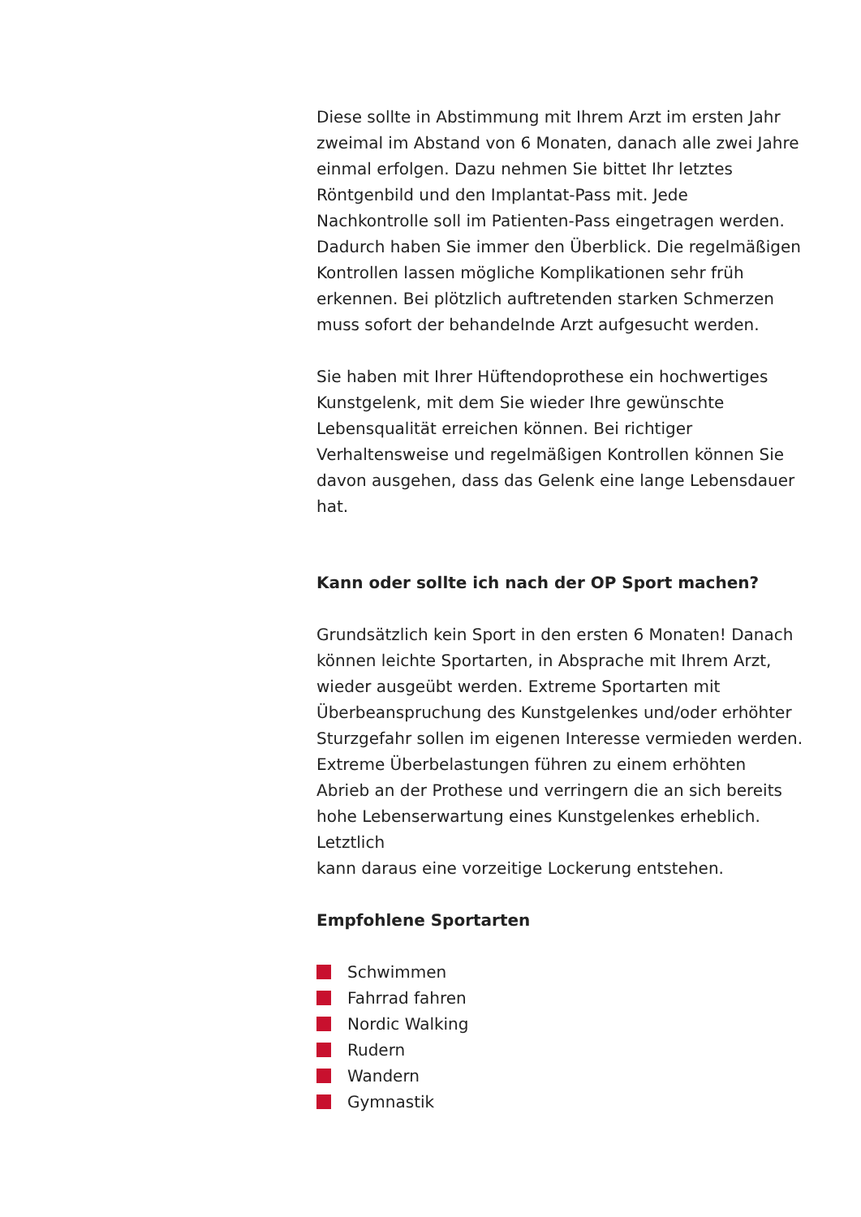Diese sollte in Abstimmung mit Ihrem Arzt im ersten Jahr zweimal im Abstand von 6 Monaten, danach alle zwei Jahre einmal erfolgen. Dazu nehmen Sie bittet Ihr letztes Röntgenbild und den Implantat-Pass mit. Jede Nachkontrolle soll im Patienten-Pass eingetragen werden. Dadurch haben Sie immer den Überblick. Die regelmäßigen Kontrollen lassen mögliche Komplikationen sehr früh erkennen. Bei plötzlich auftretenden starken Schmerzen muss sofort der behandelnde Arzt aufgesucht werden.
Sie haben mit Ihrer Hüftendoprothese ein hochwertiges Kunstgelenk, mit dem Sie wieder Ihre gewünschte Lebensqualität erreichen können. Bei richtiger Verhaltensweise und regelmäßigen Kontrollen können Sie davon ausgehen, dass das Gelenk eine lange Lebensdauer hat.
Kann oder sollte ich nach der OP Sport machen?
Grundsätzlich kein Sport in den ersten 6 Monaten! Danach können leichte Sportarten, in Absprache mit Ihrem Arzt, wieder ausgeübt werden. Extreme Sportarten mit Überbeanspruchung des Kunstgelenkes und/oder erhöhter Sturzgefahr sollen im eigenen Interesse vermieden werden. Extreme Überbelastungen führen zu einem erhöhten Abrieb an der Prothese und verringern die an sich bereits hohe Lebenserwartung eines Kunstgelenkes erheblich. Letztlich
kann daraus eine vorzeitige Lockerung entstehen.
Empfohlene Sportarten
Schwimmen
Fahrrad fahren
Nordic Walking
Rudern
Wandern
Gymnastik